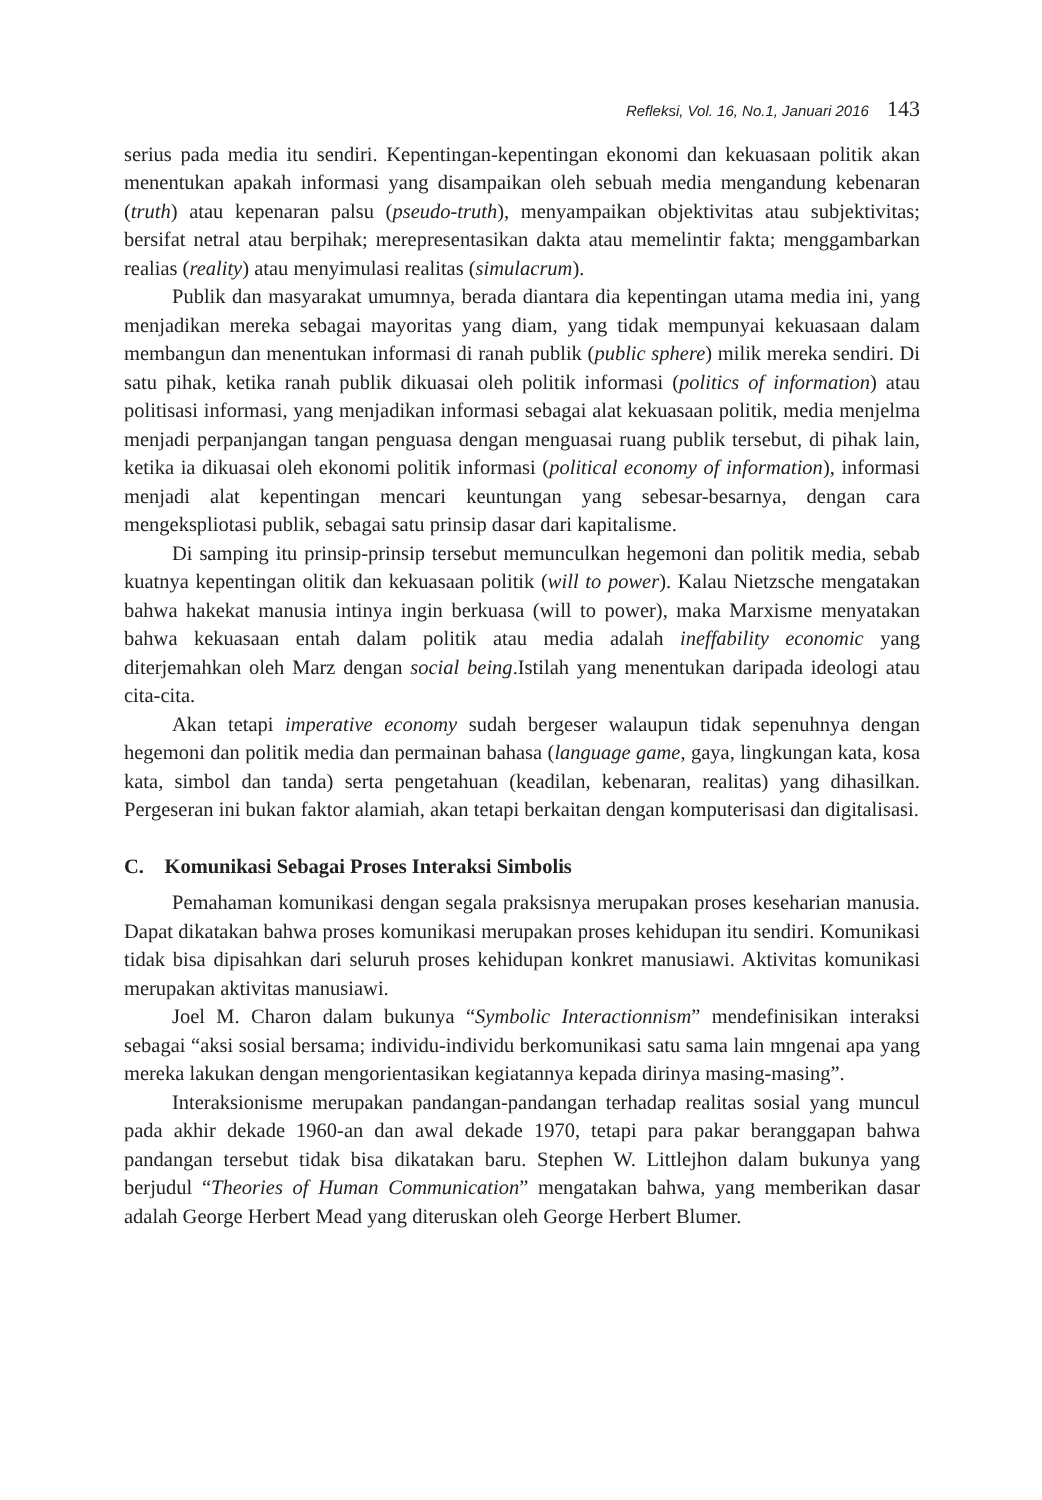Refleksi, Vol. 16, No.1, Januari 2016 143
serius pada media itu sendiri. Kepentingan-kepentingan ekonomi dan kekuasaan politik akan menentukan apakah informasi yang disampaikan oleh sebuah media mengandung kebenaran (truth) atau kepenaran palsu (pseudo-truth), menyampaikan objektivitas atau subjektivitas; bersifat netral atau berpihak; merepresentasikan dakta atau memelintir fakta; menggambarkan realias (reality) atau menyimulasi realitas (simulacrum).
Publik dan masyarakat umumnya, berada diantara dia kepentingan utama media ini, yang menjadikan mereka sebagai mayoritas yang diam, yang tidak mempunyai kekuasaan dalam membangun dan menentukan informasi di ranah publik (public sphere) milik mereka sendiri. Di satu pihak, ketika ranah publik dikuasai oleh politik informasi (politics of information) atau politisasi informasi, yang menjadikan informasi sebagai alat kekuasaan politik, media menjelma menjadi perpanjangan tangan penguasa dengan menguasai ruang publik tersebut, di pihak lain, ketika ia dikuasai oleh ekonomi politik informasi (political economy of information), informasi menjadi alat kepentingan mencari keuntungan yang sebesar-besarnya, dengan cara mengekspliotasi publik, sebagai satu prinsip dasar dari kapitalisme.
Di samping itu prinsip-prinsip tersebut memunculkan hegemoni dan politik media, sebab kuatnya kepentingan olitik dan kekuasaan politik (will to power). Kalau Nietzsche mengatakan bahwa hakekat manusia intinya ingin berkuasa (will to power), maka Marxisme menyatakan bahwa kekuasaan entah dalam politik atau media adalah ineffability economic yang diterjemahkan oleh Marz dengan social being.Istilah yang menentukan daripada ideologi atau cita-cita.
Akan tetapi imperative economy sudah bergeser walaupun tidak sepenuhnya dengan hegemoni dan politik media dan permainan bahasa (language game, gaya, lingkungan kata, kosa kata, simbol dan tanda) serta pengetahuan (keadilan, kebenaran, realitas) yang dihasilkan. Pergeseran ini bukan faktor alamiah, akan tetapi berkaitan dengan komputerisasi dan digitalisasi.
C. Komunikasi Sebagai Proses Interaksi Simbolis
Pemahaman komunikasi dengan segala praksisnya merupakan proses keseharian manusia. Dapat dikatakan bahwa proses komunikasi merupakan proses kehidupan itu sendiri. Komunikasi tidak bisa dipisahkan dari seluruh proses kehidupan konkret manusiawi. Aktivitas komunikasi merupakan aktivitas manusiawi.
Joel M. Charon dalam bukunya “Symbolic Interactionnism” mendefinisikan interaksi sebagai “aksi sosial bersama; individu-individu berkomunikasi satu sama lain mngenai apa yang mereka lakukan dengan mengorientasikan kegiatannya kepada dirinya masing-masing”.
Interaksionisme merupakan pandangan-pandangan terhadap realitas sosial yang muncul pada akhir dekade 1960-an dan awal dekade 1970, tetapi para pakar beranggapan bahwa pandangan tersebut tidak bisa dikatakan baru. Stephen W. Littlejhon dalam bukunya yang berjudul “Theories of Human Communication” mengatakan bahwa, yang memberikan dasar adalah George Herbert Mead yang diteruskan oleh George Herbert Blumer.